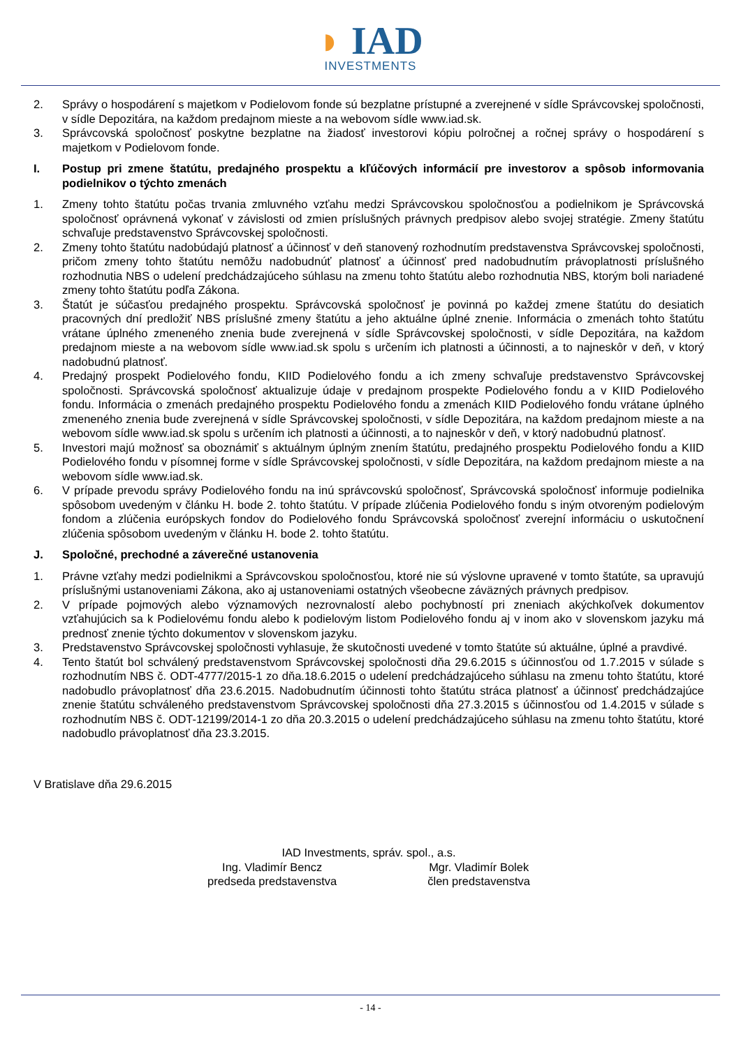◗ IAD
INVESTMENTS
2. Správy o hospodárení s majetkom v Podielovom fonde sú bezplatne prístupné a zverejnené v sídle Správcovskej spoločnosti, v sídle Depozitára, na každom predajnom mieste a na webovom sídle www.iad.sk.
3. Správcovská spoločnosť poskytne bezplatne na žiadosť investorovi kópiu polročnej a ročnej správy o hospodárení s majetkom v Podielovom fonde.
I. Postup pri zmene štatútu, predajného prospektu a kľúčových informácií pre investorov a spôsob informovania podielnikov o týchto zmenách
1. Zmeny tohto štatútu počas trvania zmluvného vzťahu medzi Správcovskou spoločnosťou a podielnikom je Správcovská spoločnosť oprávnená vykonať v závislosti od zmien príslušných právnych predpisov alebo svojej stratégie. Zmeny štatútu schvaľuje predstavenstvo Správcovskej spoločnosti.
2. Zmeny tohto štatútu nadobúdajú platnosť a účinnosť v deň stanovený rozhodnutím predstavenstva Správcovskej spoločnosti, pričom zmeny tohto štatútu nemôžu nadobudnúť platnosť a účinnosť pred nadobudnutím právoplatnosti príslušného rozhodnutia NBS o udelení predchádzajúceho súhlasu na zmenu tohto štatútu alebo rozhodnutia NBS, ktorým boli nariadené zmeny tohto štatútu podľa Zákona.
3. Štatút je súčasťou predajného prospektu. Správcovská spoločnosť je povinná po každej zmene štatútu do desiatich pracovných dní predložiť NBS príslušné zmeny štatútu a jeho aktuálne úplné znenie. Informácia o zmenách tohto štatútu vrátane úplného zmeneného znenia bude zverejnená v sídle Správcovskej spoločnosti, v sídle Depozitára, na každom predajnom mieste a na webovom sídle www.iad.sk spolu s určením ich platnosti a účinnosti, a to najneskôr v deň, v ktorý nadobudnú platnosť.
4. Predajný prospekt Podielového fondu, KIID Podielového fondu a ich zmeny schvaľuje predstavenstvo Správcovskej spoločnosti. Správcovská spoločnosť aktualizuje údaje v predajnom prospekte Podielového fondu a v KIID Podielového fondu. Informácia o zmenách predajného prospektu Podielového fondu a zmenách KIID Podielového fondu vrátane úplného zmeneného znenia bude zverejnená v sídle Správcovskej spoločnosti, v sídle Depozitára, na každom predajnom mieste a na webovom sídle www.iad.sk spolu s určením ich platnosti a účinnosti, a to najneskôr v deň, v ktorý nadobudnú platnosť.
5. Investori majú možnosť sa oboznámiť s aktuálnym úplným znením štatútu, predajného prospektu Podielového fondu a KIID Podielového fondu v písomnej forme v sídle Správcovskej spoločnosti, v sídle Depozitára, na každom predajnom mieste a na webovom sídle www.iad.sk.
6. V prípade prevodu správy Podielového fondu na inú správcovskú spoločnosť, Správcovská spoločnosť informuje podielnika spôsobom uvedeným v článku H. bode 2. tohto štatútu. V prípade zlúčenia Podielového fondu s iným otvoreným podielovým fondom a zlúčenia európskych fondov do Podielového fondu Správcovská spoločnosť zverejní informáciu o uskutočnení zlúčenia spôsobom uvedeným v článku H. bode 2. tohto štatútu.
J. Spoločné, prechodné a záverečné ustanovenia
1. Právne vzťahy medzi podielnikmi a Správcovskou spoločnosťou, ktoré nie sú výslovne upravené v tomto štatúte, sa upravujú príslušnými ustanoveniami Zákona, ako aj ustanoveniami ostatných všeobecne záväzných právnych predpisov.
2. V prípade pojmových alebo významových nezrovnalostí alebo pochybností pri zneniach akýchkoľvek dokumentov vzťahujúcich sa k Podielovému fondu alebo k podielovým listom Podielového fondu aj v inom ako v slovenskom jazyku má prednosť znenie týchto dokumentov v slovenskom jazyku.
3. Predstavenstvo Správcovskej spoločnosti vyhlasuje, že skutočnosti uvedené v tomto štatúte sú aktuálne, úplné a pravdivé.
4. Tento štatút bol schválený predstavenstvom Správcovskej spoločnosti dňa 29.6.2015 s účinnosťou od 1.7.2015 v súlade s rozhodnutím NBS č. ODT-4777/2015-1 zo dňa.18.6.2015 o udelení predchádzajúceho súhlasu na zmenu tohto štatútu, ktoré nadobudlo právoplatnosť dňa 23.6.2015. Nadobudnutím účinnosti tohto štatútu stráca platnosť a účinnosť predchádzajúce znenie štatútu schváleného predstavenstvom Správcovskej spoločnosti dňa 27.3.2015 s účinnosťou od 1.4.2015 v súlade s rozhodnutím NBS č. ODT-12199/2014-1 zo dňa 20.3.2015 o udelení predchádzajúceho súhlasu na zmenu tohto štatútu, ktoré nadobudlo právoplatnosť dňa 23.3.2015.
V Bratislave dňa 29.6.2015
IAD Investments, správ. spol., a.s.
Ing. Vladimír Bencz
predseda predstavenstva
Mgr. Vladimír Bolek
člen predstavenstva
- 14 -